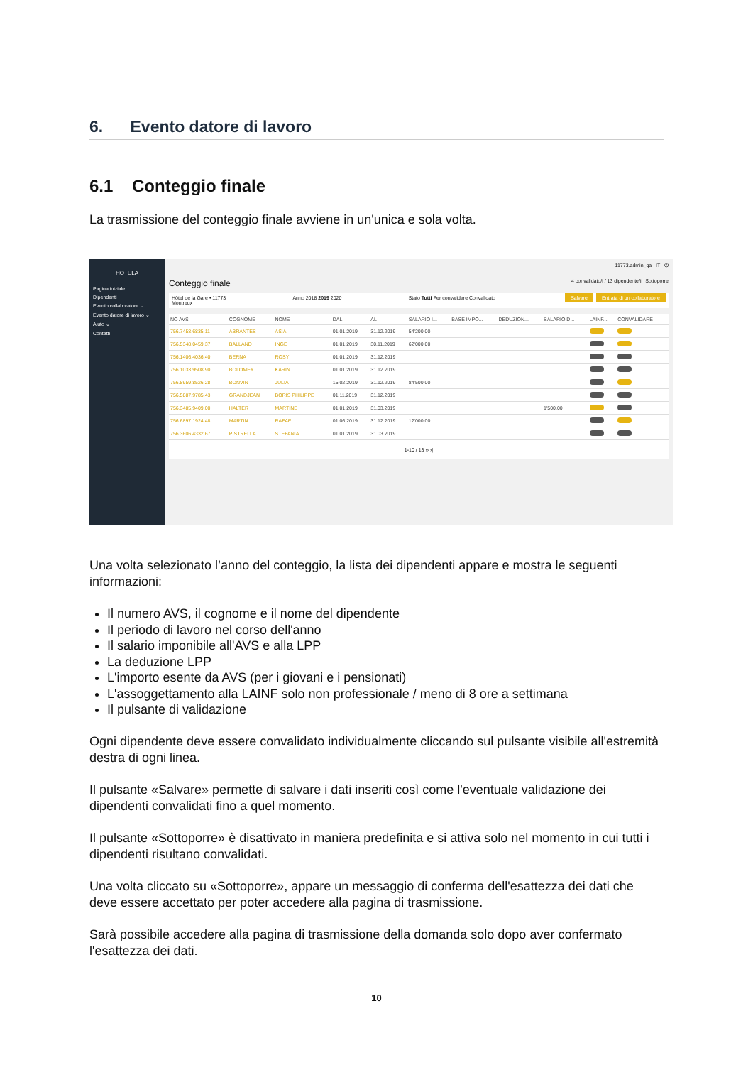6. Evento datore di lavoro
6.1 Conteggio finale
La trasmissione del conteggio finale avviene in un'unica e sola volta.
HOTELA
Pagina iniziale
Dipendenti
Evento collaboratore ⌄
Evento datore di lavoro ⌄
Aiuto ⌄
Contatti
11773.admin_qa IT ⏻
Conteggio finale 4 convalidato/i / 13 dipendente/i Sottoporre
Hôtel de la Gare • 11773
Montreux Anno 2018 2019 2020 Stato Tutti Per convalidare Convalidato Salvare Entrata di un collaboratore
| NO AVS | COGNOME | NOME | DAL | AL | SALARIO I... | BASE IMPO... | DEDUZION... | SALARIO D... | LAINF... | CONVALIDARE |
| --- | --- | --- | --- | --- | --- | --- | --- | --- | --- | --- |
| 756.7458.6835.11 | ABRANTES | ASIA | 01.01.2019 | 31.12.2019 | 54'200.00 | | | | | |
| 756.5348.0459.37 | BALLAND | INGE | 01.01.2019 | 30.11.2019 | 62'000.00 | | | | | |
| 756.1406.4036.40 | BERNA | ROSY | 01.01.2019 | 31.12.2019 | | | | | | |
| 756.1033.9508.90 | BOLOMEY | KARIN | 01.01.2019 | 31.12.2019 | | | | | | |
| 756.8959.8526.28 | BONVIN | JULIA | 15.02.2019 | 31.12.2019 | 84'500.00 | | | | | |
| 756.5887.9785.43 | GRANDJEAN | BORIS PHILIPPE | 01.11.2019 | 31.12.2019 | | | | | | |
| 756.3485.9409.00 | HALTER | MARTINE | 01.01.2019 | 31.03.2019 | | | | 1'500.00 | | |
| 756.6897.1924.48 | MARTIN | RAFAEL | 01.06.2019 | 31.12.2019 | 12'000.00 | | | | | |
| 756.3606.4332.67 | PISTRELLA | STEFANIA | 01.01.2019 | 31.03.2019 | | | | | | |
1-10 / 13 ›› ›|
Una volta selezionato l’anno del conteggio, la lista dei dipendenti appare e mostra le seguenti informazioni:
Il numero AVS, il cognome e il nome del dipendente
Il periodo di lavoro nel corso dell'anno
Il salario imponibile all'AVS e alla LPP
La deduzione LPP
L'importo esente da AVS (per i giovani e i pensionati)
L'assoggettamento alla LAINF solo non professionale / meno di 8 ore a settimana
Il pulsante di validazione
Ogni dipendente deve essere convalidato individualmente cliccando sul pulsante visibile all'estremità destra di ogni linea.
Il pulsante «Salvare» permette di salvare i dati inseriti così come l'eventuale validazione dei dipendenti convalidati fino a quel momento.
Il pulsante «Sottoporre» è disattivato in maniera predefinita e si attiva solo nel momento in cui tutti i dipendenti risultano convalidati.
Una volta cliccato su «Sottoporre», appare un messaggio di conferma dell'esattezza dei dati che deve essere accettato per poter accedere alla pagina di trasmissione.
Sarà possibile accedere alla pagina di trasmissione della domanda solo dopo aver confermato l'esattezza dei dati.
10